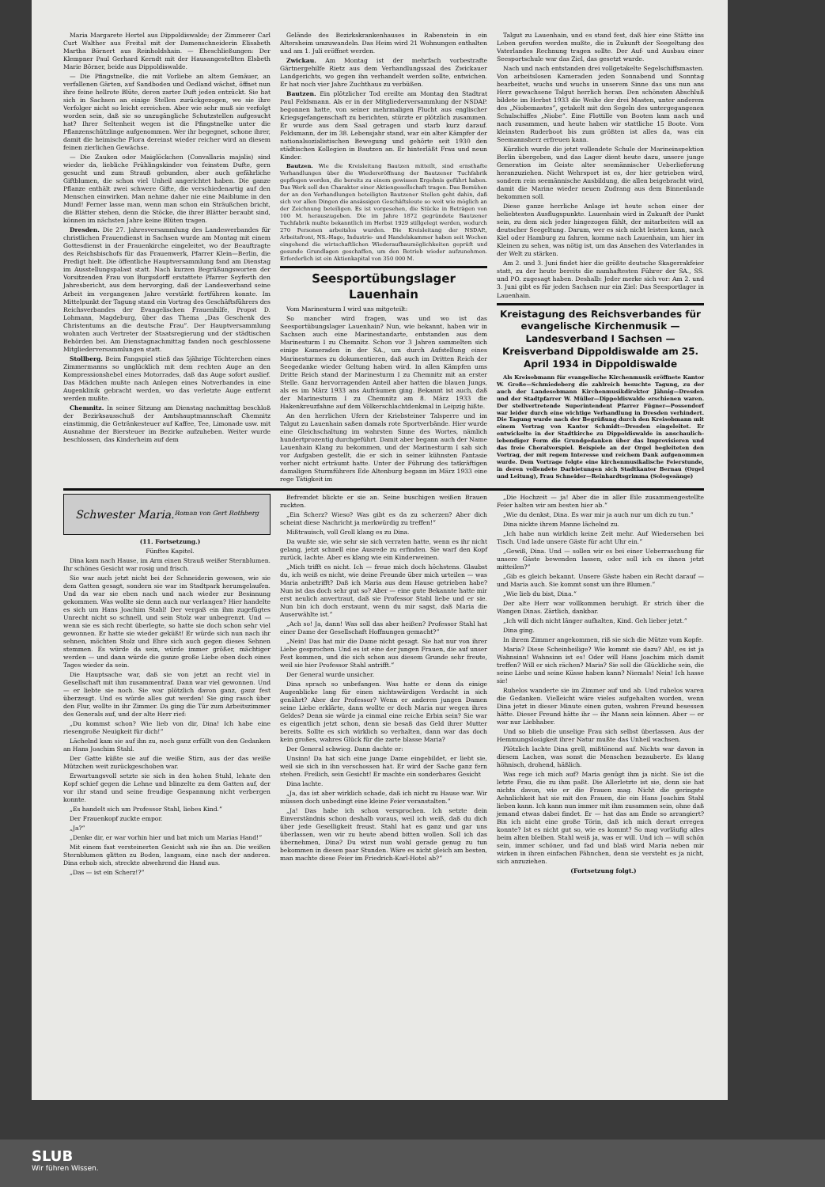Maria Margarete Hertel aus Dippoldiswalde; der Zimmerer Carl Curt Walther aus Freital mit der Damenschneiderin Elisabeth Martha Börnert aus Reinholdshain. — Eheschließungen: Der Klempner Paul Gerhard Kerndt mit der Hausangestellten Elsbeth Marie Börner, beide aus Dippoldiswalde.
— Die Pfingstnelke, die mit Vorliebe an altem Gemäuer, an verfallenen Gärten, auf Sandboden und Oedland wächst, öffnet nun ihre feine hellrote Blüte, deren zarter Duft jeden entzückt. Sie hat sich in Sachsen an einige Stellen zurückgezogen, wo sie ihre Verfolger nicht so leicht erreichen. Aber wie sehr muß sie verfolgt worden sein, daß sie so unzugängliche Schutzstellen aufgesucht hat? Ihrer Seltenheit wegen ist die Pfingstnelke unter die Pflanzenschützlinge aufgenommen. Wer ihr begegnet, schone ihrer, damit die heimische Flora dereinst wieder reicher wird an diesem feinen zierlichen Gewächse.
— Die Zauken oder Maiglöckchen (Convallaria majalis) sind wieder da, liebliche Frühlingskinder von feinstem Dufte, gern gesucht und zum Strauß gebunden, aber auch gefährliche Giftblumen, die schon viel Unheil angerichtet haben. Die ganze Pflanze enthält zwei schwere Gifte, die verschiedenartig auf den Menschen einwirken. Man nehme daher nie eine Maiblume in den Mund! Ferner lasse man, wenn man schon ein Sträußchen bricht, die Blätter stehen, denn die Stöcke, die ihrer Blätter beraubt sind, können im nächsten Jahre keine Blüten tragen.
Dresden. Die 27. Jahresversammlung des Landesverbandes für christlichen Frauendienst in Sachsen wurde am Montag mit einem Gottesdienst in der Frauenkirche eingeleitet, wo der Beauftragte des Reichsbischofs für das Frauenwerk, Pfarrer Klein—Berlin, die Predigt hielt. Die öffentliche Hauptversammlung fand am Dienstag im Ausstellungspalast statt. Nach kurzen Begrüßungsworten der Vorsitzenden Frau von Burgsdorff erstattete Pfarrer Seyferth den Jahresbericht, aus dem hervorging, daß der Landesverband seine Arbeit im vergangenen Jahre verstärkt fortführen konnte. Im Mittelpunkt der Tagung stand ein Vortrag des Geschäftsführers des Reichsverbandes der Evangelischen Frauenhilfe, Propst D. Lohmann, Magdeburg, über das Thema „Das Geschenk des Christentums an die deutsche Frau“. Der Hauptversammlung wohnten auch Vertreter der Staatsregierung und der städtischen Behörden bei. Am Dienstagnachmittag fanden noch geschlossene Mitgliederversammlungen statt.
Stollberg. Beim Fangspiel stieß das 5jährige Töchterchen eines Zimmermanns so unglücklich mit dem rechten Auge an den Kompressionshebel eines Motorrades, daß das Auge sofort auslief. Das Mädchen mußte nach Anlegen eines Notverbandes in eine Augenklinik gebracht werden, wo das verletzte Auge entfernt werden mußte.
Chemnitz. In seiner Sitzung am Dienstag nachmittag beschloß der Bezirksausschuß der Amtshauptmannschaft Chemnitz einstimmig, die Getränkesteuer auf Kaffee, Tee, Limonade usw. mit Ausnahme der Biersteuer im Bezirke aufzuheben. Weiter wurde beschlossen, das Kinderheim auf dem
Gelände des Bezirkskrankenhauses in Rabenstein in ein Altersheim umzuwandeln. Das Heim wird 21 Wohnungen enthalten und am 1. Juli eröffnet werden.
Zwickau. Am Montag ist der mehrfach vorbestrafte Gärtnergehilfe Rietz aus dem Verhandlungssaal des Zwickauer Landgerichts, wo gegen ihn verhandelt werden sollte, entwichen. Er hat noch vier Jahre Zuchthaus zu verbüßen.
Bautzen. Ein plötzlicher Tod ereilte am Montag den Stadtrat Paul Feldsmann. Als er in der Mitgliederversammlung der NSDAP. begonnen hatte, von seiner mehrmaligen Flucht aus englischer Kriegsgefangenschaft zu berichten, stürzte er plötzlich zusammen. Er wurde aus dem Saal getragen und starb kurz darauf. Feldsmann, der im 38. Lebensjahr stand, war ein alter Kämpfer der nationalsozialistischen Bewegung und gehörte seit 1930 den städtischen Kollegien in Bautzen an. Er hinterläßt Frau und neun Kinder.
Bautzen. Wie die Kreisleitung Bautzen mitteilt, sind ernsthafte Verhandlungen über die Wiedereröffnung der Bautzener Tuchfabrik gepflogen worden, die bereits zu einem gewissen Ergebnis geführt haben. Das Werk soll den Charakter einer Aktiengesellschaft tragen. Das Bemühen der an den Verhandlungen beteiligten Bautzener Stellen geht dahin, daß sich vor allen Dingen die ansässigen Geschäftsleute so weit wie möglich an der Zeichnung beteiligen. Es ist vorgesehen, die Stücke in Beträgen von 100 M. herauszugeben. Die im Jahre 1872 gegründete Bautzener Tuchfabrik mußte bekanntlich im Herbst 1929 stillgelegt werden, wodurch 270 Personen arbeitslos wurden. Die Kreisleitung der NSDAP., Arbeitsfront, NS.-Hago, Industrie- und Handelskammer haben seit Wochen eingehend die wirtschaftlichen Wiederaufbaumöglichkeiten geprüft und gesunde Grundlagen geschaffen, um den Betrieb wieder aufzunehmen. Erforderlich ist ein Aktienkapital von 350 000 M.
Seesportübungslager Lauenhain
Vom Marinesturm I wird uns mitgeteilt:
So mancher wird fragen, was und wo ist das Seesportübungslager Lauenhain? Nun, wie bekannt, haben wir in Sachsen auch eine Marinestandarte, entstanden aus dem Marinesturm I zu Chemnitz. Schon vor 3 Jahren sammelten sich einige Kameraden in der SA., um durch Aufstellung eines Marinesturmes zu dokumentieren, daß auch im Dritten Reich der Seegedanke wieder Geltung haben wird. In allen Kämpfen ums Dritte Reich stand der Marinesturm I zu Chemnitz mit an erster Stelle. Ganz hervorragenden Anteil aber hatten die blauen Jungs, als es im März 1933 ans Aufräumen ging. Bekannt ist auch, daß der Marinesturm I zu Chemnitz am 8. März 1933 die Hakenkreuzfahne auf dem Völkerschlachtdenkmal in Leipzig hißte.
An den herrlichen Ufern der Kriebsteiner Talsperre und im Talgut zu Lauenhain saßen damals rote Sportverbände. Hier wurde eine Gleichschaltung im wahrsten Sinne des Wortes, nämlich hundertprozentig durchgeführt. Damit aber begann auch der Name Lauenhain Klang zu bekommen, und der Marinesturm I sah sich vor Aufgaben gestellt, die er sich in seiner kühnsten Fantasie vorher nicht erträumt hatte. Unter der Führung des tatkräftigen damaligen Sturmführers Ede Altenburg begann im März 1933 eine rege Tätigkeit im
Talgut zu Lauenhain, und es stand fest, daß hier eine Stätte ins Leben gerufen werden mußte, die in Zukunft der Seegeltung des Vaterlandes Rechnung tragen sollte. Der Auf- und Ausbau einer Seesportschule war das Ziel, das gesetzt wurde.
Nach und nach entstanden drei vollgetakelte Segelschiffsmasten. Von arbeitslosen Kameraden jeden Sonnabend und Sonntag bearbeitet, wuchs und wuchs in unserem Sinne das uns nun ans Herz gewachsene Talgut herrlich heran. Den schönsten Abschluß bildete im Herbst 1933 die Weihe der drei Masten, unter anderem des „Niobemastes“, getakelt mit den Segeln des untergegangenen Schulschiffes „Niobe“. Eine Flottille von Booten kam nach und nach zusammen, und heute haben wir stattliche 15 Boote. Vom kleinsten Ruderboot bis zum größten ist alles da, was ein Seemannsherz erfreuen kann.
Kürzlich wurde die jetzt vollendete Schule der Marineinspektion Berlin übergeben, und das Lager dient heute dazu, unsere junge Generation im Geiste alter seemännischer Ueberlieferung heranzuziehen. Nicht Wehrsport ist es, der hier getrieben wird, sondern rein seemännische Ausbildung, die allen beigebracht wird, damit die Marine wieder neuen Zudrang aus dem Binnenlande bekommen soll.
Diese ganze herrliche Anlage ist heute schon einer der beliebtesten Ausflugspunkte. Lauenhain wird in Zukunft der Punkt sein, zu dem sich jeder hingezogen fühlt, der mitarbeiten will an deutscher Seegeltung. Darum, wer es sich nicht leisten kann, nach Kiel oder Hamburg zu fahren, komme nach Lauenhain, um hier im Kleinen zu sehen, was nötig ist, um das Ansehen des Vaterlandes in der Welt zu stärken.
Am 2. und 3. Juni findet hier die größte deutsche Skagerrakfeier statt, zu der heute bereits die namhaftesten Führer der SA., SS. und PO. zugesagt haben. Deshalb: Jeder merke sich vor: Am 2. und 3. Juni gibt es für jeden Sachsen nur ein Ziel: Das Seesportlager in Lauenhain.
Kreistagung des Reichsverbandes für evangelische Kirchenmusik — Landesverband I Sachsen — Kreisverband Dippoldiswalde am 25. April 1934 in Dippoldiswalde
Als Kreisobmann für evangelische Kirchenmusik eröffnete Kantor W. Große—Schmiedeberg die zahlreich besuchte Tagung, zu der auch der Landesobmann Kirchenmusikdirektor Jähnig—Dresden und der Stadtpfarrer W. Müller—Dippoldiswalde erschienen waren. Der stellvertretende Superintendent Pfarrer Fügner—Possendorf war leider durch eine wichtige Verhandlung in Dresden verhindert. Die Tagung wurde nach der Begrüßung durch den Kreisobmann mit einem Vortrag von Kantor Schmidt—Dresden eingeleitet. Er entwickelte in der Stadtkirche zu Dippoldiswalde in anschaulich-lebendiger Form die Grundgedanken über das Improvisieren und das freie Choralvorspiel. Beispiele an der Orgel begleiteten den Vortrag, der mit regem Interesse und reichem Dank aufgenommen wurde. Dem Vortrage folgte eine kirchenmusikalische Feierstunde, in deren vollendete Darbietungen sich Stadtkantor Bernau (Orgel und Leitung), Frau Schneider—Reinhardtsgrimma (Sologesänge)
Schwester Maria. Roman von Gert Rothberg
(11. Fortsetzung.)
Fünftes Kapitel.
Dina kam nach Hause, im Arm einen Strauß weißer Sternblumen. Ihr schönes Gesicht war rosig und frisch.
Sie war auch jetzt nicht bei der Schneiderin gewesen, wie sie dem Gatten gesagt, sondern sie war im Stadtpark herumgelaufen. Und da war sie eben nach und nach wieder zur Besinnung gekommen. Was wollte sie denn auch nur verlangen? Hier handelte es sich um Hans Joachim Stahl! Der vergaß ein ihm zugefügtes Unrecht nicht so schnell, und sein Stolz war unbegrenzt. Und — wenn sie es sich recht überlegte, so hatte sie doch schon sehr viel gewonnen. Er hatte sie wieder geküßt! Er würde sich nun nach ihr sehnen, möchten Stolz und Ehre sich auch gegen dieses Sehnen stemmen. Es würde da sein, würde immer größer, mächtiger werden — und dann würde die ganze große Liebe eben doch eines Tages wieder da sein.
Die Hauptsache war, daß sie von jetzt an recht viel in Gesellschaft mit ihm zusammentraf. Dann war viel gewonnen. Und — er liebte sie noch. Sie war plötzlich davon ganz, ganz fest überzeugt. Und es würde alles gut werden! Sie ging rasch über den Flur, wollte in ihr Zimmer. Da ging die Tür zum Arbeitszimmer des Generals auf, und der alte Herr rief:
„Du kommst schon? Wie lieb von dir, Dina! Ich habe eine riesengroße Neuigkeit für dich!“
Lächelnd kam sie auf ihn zu, noch ganz erfüllt von den Gedanken an Hans Joachim Stahl.
Der Gatte küßte sie auf die weiße Stirn, aus der das weiße Mützchen weit zurückgeschoben war.
Erwartungsvoll setzte sie sich in den hohen Stuhl, lehnte den Kopf schief gegen die Lehne und blinzelte zu dem Gatten auf, der vor ihr stand und seine freudige Gespannung nicht verbergen konnte.
„Es handelt sich um Professor Stahl, liebes Kind.“
Der Frauenkopf zuckte empor.
„Ja?“
„Denke dir, er war vorhin hier und bat mich um Marias Hand!“
Mit einem fast versteinerten Gesicht sah sie ihn an. Die weißen Sternblumen glitten zu Boden, langsam, eine nach der anderen. Dina erhob sich, streckte abwehrend die Hand aus.
„Das — ist ein Scherz!?“
Befremdet blickte er sie an. Seine buschigen weißen Brauen zuckten.
„Ein Scherz? Wieso? Was gibt es da zu scherzen? Aber dich scheint diese Nachricht ja merkwürdig zu treffen!“
Mißtrauisch, voll Groll klang es zu Dina.
Da wußte sie, wie sehr sie sich verraten hatte, wenn es ihr nicht gelang, jetzt schnell eine Ausrede zu erfinden. Sie warf den Kopf zurück, lachte. Aber es klang wie ein Kinderweinen.
„Mich trifft es nicht. Ich — freue mich doch höchstens. Glaubst du, ich weiß es nicht, wie deine Freunde über mich urteilen — was Maria anbetrifft? Daß ich Maria aus dem Hause getrieben habe? Nun ist das doch sehr gut so? Aber — eine gute Bekannte hatte mir erst neulich anvertraut, daß sie Professor Stahl liebe und er sie. Nun bin ich doch erstaunt, wenn du mir sagst, daß Maria die Auserwählte ist.“
„Ach so! Ja, dann! Was soll das aber heißen? Professor Stahl hat einer Dame der Gesellschaft Hoffnungen gemacht?“
„Nein! Das hat mir die Dame nicht gesagt. Sie hat nur von ihrer Liebe gesprochen. Und es ist eine der jungen Frauen, die auf unser Fest kommen, und die sich schon aus diesem Grunde sehr freute, weil sie hier Professor Stahl antrifft.“
Der General wurde unsicher.
Dina sprach so unbefangen. Was hatte er denn da einige Augenblicke lang für einen nichtswürdigen Verdacht in sich genährt? Aber der Professor? Wenn er anderen jungen Damen seine Liebe erklärte, dann wollte er doch Maria nur wegen ihres Geldes? Denn sie würde ja einmal eine reiche Erbin sein? Sie war es eigentlich jetzt schon, denn sie besaß das Geld ihrer Mutter bereits. Sollte es sich wirklich so verhalten, dann war das doch kein großes, wahres Glück für die zarte blasse Maria?
Der General schwieg. Dann dachte er:
Unsinn! Da hat sich eine junge Dame eingebildet, er liebt sie, weil sie sich in ihn verschossen hat. Er wird der Sache ganz fern stehen. Freilich, sein Gesicht! Er machte ein sonderbares Gesicht
Dina lachte.
„Ja, das ist aber wirklich schade, daß ich nicht zu Hause war. Wir müssen doch unbedingt eine kleine Feier veranstalten.“
„Ja! Das habe ich schon versprochen. Ich setzte dein Einverständnis schon deshalb voraus, weil ich weiß, daß du dich über jede Geselligkeit freust. Stahl hat es ganz und gar uns überlassen, wen wir zu heute abend bitten wollen. Soll ich das übernehmen, Dina? Du wirst nun wohl gerade genug zu tun bekommen in diesen paar Stunden. Wäre es nicht gleich am besten, man machte diese Feier im Friedrich-Karl-Hotel ab?“
„Die Hochzeit — ja! Aber die in aller Eile zusammengestellte Feier halten wir am besten hier ab.“
„Wie du denkst, Dina. Es war mir ja auch nur um dich zu tun.“
Dina nickte ihrem Manne lächelnd zu.
„Ich habe nun wirklich keine Zeit mehr. Auf Wiedersehen bei Tisch. Und lade unsere Gäste für acht Uhr ein.“
„Gewiß, Dina. Und — sollen wir es bei einer Ueberraschung für unsere Gäste bewenden lassen, oder soll ich es ihnen jetzt mitteilen?“
„Gib es gleich bekannt. Unsere Gäste haben ein Recht darauf — und Maria auch. Sie kommt sonst um ihre Blumen.“
„Wie lieb du bist, Dina.“
Der alte Herr war vollkommen beruhigt. Er strich über die Wangen Dinas. Zärtlich, dankbar.
„Ich will dich nicht länger aufhalten, Kind. Geh lieber jetzt.“
Dina ging.
In ihrem Zimmer angekommen, riß sie sich die Mütze vom Kopfe.
Maria? Diese Scheinheilige? Wie kommt sie dazu? Ah!, es ist ja Wahnsinn! Wahnsinn ist es! Oder will Hans Joachim mich damit treffen? Will er sich rächen? Maria? Sie soll die Glückliche sein, die seine Liebe und seine Küsse haben kann? Niemals! Nein! Ich hasse sie!
Ruhelos wanderte sie im Zimmer auf und ab. Und ruhelos waren die Gedanken. Vielleicht wäre vieles aufgehalten worden, wenn Dina jetzt in dieser Minute einen guten, wahren Freund besessen hätte. Dieser Freund hätte ihr — ihr Mann sein können. Aber — er war nur Liebhaber.
Und so blieb die unselige Frau sich selbst überlassen. Aus der Hemmungslosigkeit ihrer Natur mußte das Unheil wachsen.
Plötzlich lachte Dina grell, mißtönend auf. Nichts war davon in diesem Lachen, was sonst die Menschen bezauberte. Es klang höhnisch, drohend, häßlich.
Was rege ich mich auf? Maria genügt ihm ja nicht. Sie ist die letzte Frau, die zu ihm paßt. Die Allerletzte ist sie, denn sie hat nichts davon, wie er die Frauen mag. Nicht die geringste Aehnlichkeit hat sie mit den Frauen, die ein Hans Joachim Stahl lieben kann. Ich kann nun immer mit ihm zusammen sein, ohne daß jemand etwas dabei findet. Er — hat das am Ende so arrangiert? Bin ich nicht eine große Törin, daß ich mich derart erregen konnte? Ist es nicht gut so, wie es kommt? So mag vorläufig alles beim alten bleiben. Stahl weiß ja, was er will. Und ich — will schön sein, immer schöner, und fad und blaß wird Maria neben mir wirken in ihren einfachen Fähnchen, denn sie versteht es ja nicht, sich anzuziehen.
(Fortsetzung folgt.)
SLUB
Wir führen Wissen.